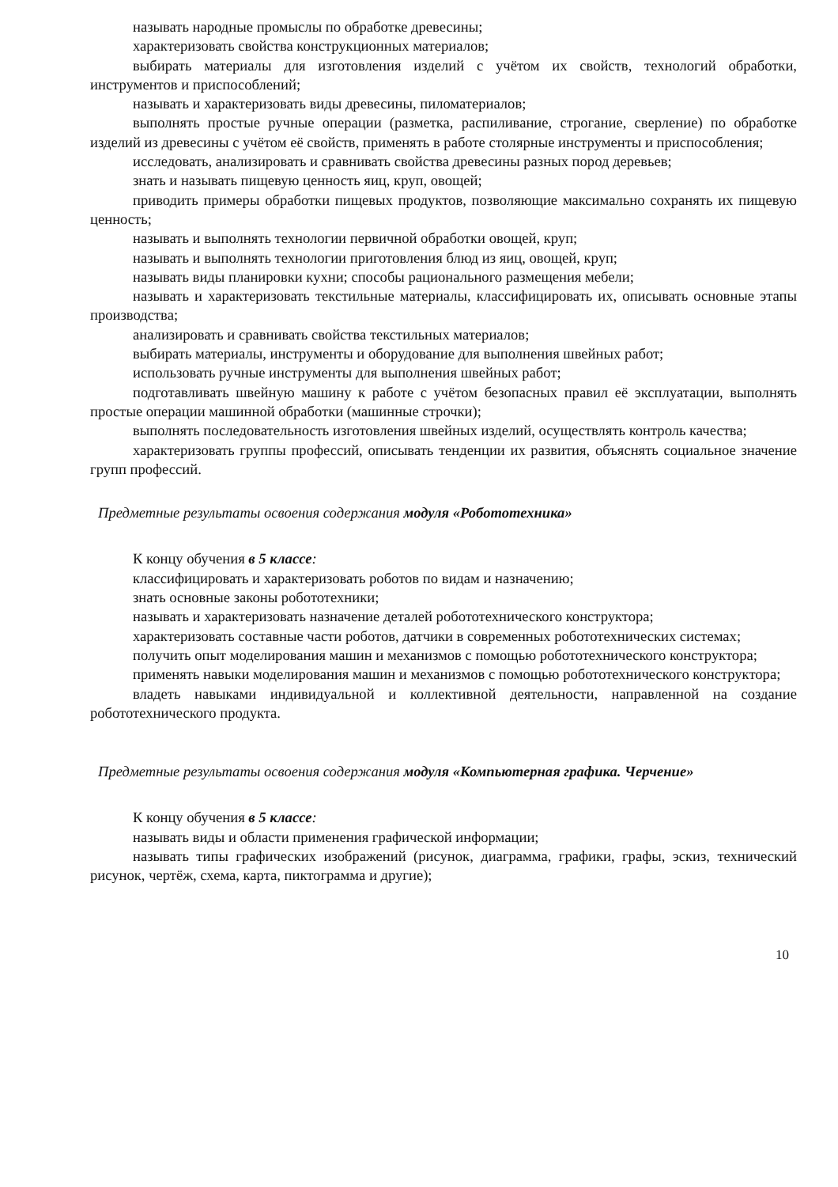называть народные промыслы по обработке древесины;
характеризовать свойства конструкционных материалов;
выбирать материалы для изготовления изделий с учётом их свойств, технологий обработки, инструментов и приспособлений;
называть и характеризовать виды древесины, пиломатериалов;
выполнять простые ручные операции (разметка, распиливание, строгание, сверление) по обработке изделий из древесины с учётом её свойств, применять в работе столярные инструменты и приспособления;
исследовать, анализировать и сравнивать свойства древесины разных пород деревьев;
знать и называть пищевую ценность яиц, круп, овощей;
приводить примеры обработки пищевых продуктов, позволяющие максимально сохранять их пищевую ценность;
называть и выполнять технологии первичной обработки овощей, круп;
называть и выполнять технологии приготовления блюд из яиц, овощей, круп;
называть виды планировки кухни; способы рационального размещения мебели;
называть и характеризовать текстильные материалы, классифицировать их, описывать основные этапы производства;
анализировать и сравнивать свойства текстильных материалов;
выбирать материалы, инструменты и оборудование для выполнения швейных работ;
использовать ручные инструменты для выполнения швейных работ;
подготавливать швейную машину к работе с учётом безопасных правил её эксплуатации, выполнять простые операции машинной обработки (машинные строчки);
выполнять последовательность изготовления швейных изделий, осуществлять контроль качества;
характеризовать группы профессий, описывать тенденции их развития, объяснять социальное значение групп профессий.
Предметные результаты освоения содержания модуля «Робототехника»
К концу обучения в 5 классе:
классифицировать и характеризовать роботов по видам и назначению;
знать основные законы робототехники;
называть и характеризовать назначение деталей робототехнического конструктора;
характеризовать составные части роботов, датчики в современных робототехнических системах;
получить опыт моделирования машин и механизмов с помощью робототехнического конструктора;
применять навыки моделирования машин и механизмов с помощью робототехнического конструктора;
владеть навыками индивидуальной и коллективной деятельности, направленной на создание робототехнического продукта.
Предметные результаты освоения содержания модуля «Компьютерная графика. Черчение»
К концу обучения в 5 классе:
называть виды и области применения графической информации;
называть типы графических изображений (рисунок, диаграмма, графики, графы, эскиз, технический рисунок, чертёж, схема, карта, пиктограмма и другие);
10